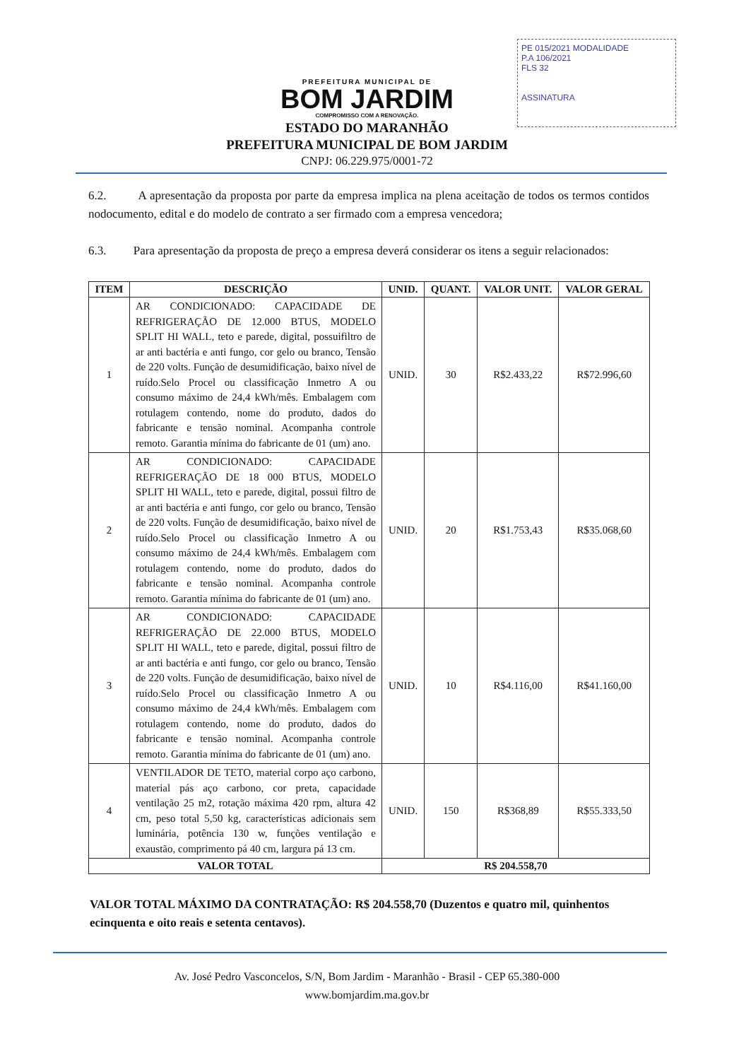PE 015/2021 MODALIDADE
P.A 106/2021
FLS 32
ASSINATURA
PREFEITURA MUNICIPAL DE
BOM JARDIM
COMPROMISSO COM A RENOVAÇÃO.
ESTADO DO MARANHÃO
PREFEITURA MUNICIPAL DE BOM JARDIM
CNPJ: 06.229.975/0001-72
6.2. A apresentação da proposta por parte da empresa implica na plena aceitação de todos os termos contidos nodocumento, edital e do modelo de contrato a ser firmado com a empresa vencedora;
6.3. Para apresentação da proposta de preço a empresa deverá considerar os itens a seguir relacionados:
| ITEM | DESCRIÇÃO | UNID. | QUANT. | VALOR UNIT. | VALOR GERAL |
| --- | --- | --- | --- | --- | --- |
| 1 | AR CONDICIONADO: CAPACIDADE DE REFRIGERAÇÃO DE 12.000 BTUS, MODELO SPLIT HI WALL, teto e parede, digital, possuifiltro de ar anti bactéria e anti fungo, cor gelo ou branco, Tensão de 220 volts. Função de desumidificação, baixo nível de ruído.Selo Procel ou classificação Inmetro A ou consumo máximo de 24,4 kWh/mês. Embalagem com rotulagem contendo, nome do produto, dados do fabricante e tensão nominal. Acompanha controle remoto. Garantia mínima do fabricante de 01 (um) ano. | UNID. | 30 | R$2.433,22 | R$72.996,60 |
| 2 | AR CONDICIONADO: CAPACIDADE REFRIGERAÇÃO DE 18 000 BTUS, MODELO SPLIT HI WALL, teto e parede, digital, possui filtro de ar anti bactéria e anti fungo, cor gelo ou branco, Tensão de 220 volts. Função de desumidificação, baixo nível de ruído.Selo Procel ou classificação Inmetro A ou consumo máximo de 24,4 kWh/mês. Embalagem com rotulagem contendo, nome do produto, dados do fabricante e tensão nominal. Acompanha controle remoto. Garantia mínima do fabricante de 01 (um) ano. | UNID. | 20 | R$1.753,43 | R$35.068,60 |
| 3 | AR CONDICIONADO: CAPACIDADE REFRIGERAÇÃO DE 22.000 BTUS, MODELO SPLIT HI WALL, teto e parede, digital, possui filtro de ar anti bactéria e anti fungo, cor gelo ou branco, Tensão de 220 volts. Função de desumidificação, baixo nível de ruído.Selo Procel ou classificação Inmetro A ou consumo máximo de 24,4 kWh/mês. Embalagem com rotulagem contendo, nome do produto, dados do fabricante e tensão nominal. Acompanha controle remoto. Garantia mínima do fabricante de 01 (um) ano. | UNID. | 10 | R$4.116,00 | R$41.160,00 |
| 4 | VENTILADOR DE TETO, material corpo aço carbono, material pás aço carbono, cor preta, capacidade ventilação 25 m2, rotação máxima 420 rpm, altura 42 cm, peso total 5,50 kg, características adicionais sem luminária, potência 130 w, funções ventilação e exaustão, comprimento pá 40 cm, largura pá 13 cm. | UNID. | 150 | R$368,89 | R$55.333,50 |
| VALOR TOTAL | | R$ 204.558,70 | | | |
VALOR TOTAL MÁXIMO DA CONTRATAÇÃO: R$ 204.558,70 (Duzentos e quatro mil, quinhentos ecinquenta e oito reais e setenta centavos).
Av. José Pedro Vasconcelos, S/N, Bom Jardim - Maranhão - Brasil - CEP 65.380-000
www.bomjardim.ma.gov.br